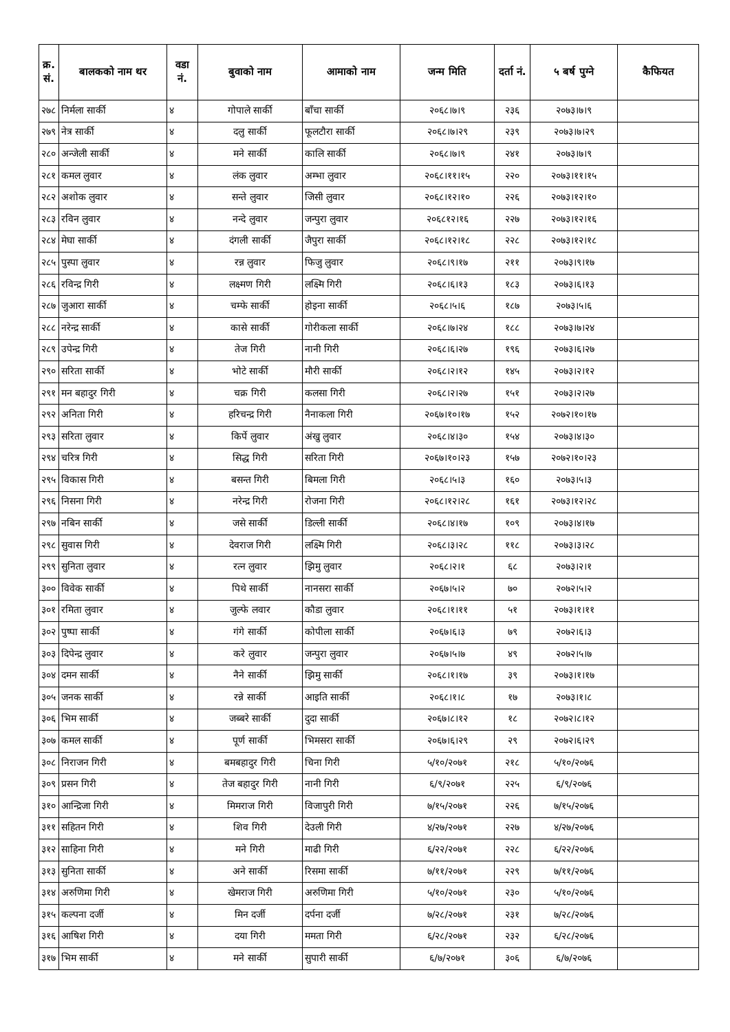| क्र. सं. | बालकको नाम थर | वडा नं. | बुवाको नाम | आमाको नाम | जन्म मिति | दर्ता नं. | ५ बर्ष पुग्ने | कैफियत |
| --- | --- | --- | --- | --- | --- | --- | --- | --- |
| २७८ | निर्मला सार्की | ४ | गोपाले सार्की | बाँचा सार्की | २०६८।७।९ | २३६ | २०७३।७।९ | |
| २७९ | नेत्र सार्की | ४ | दलु सार्की | फूलटौरा सार्की | २०६८।७।२९ | २३९ | २०७३।७।२९ | |
| २८० | अन्जेली सार्की | ४ | मने सार्की | कालि सार्की | २०६८।७।९ | २४१ | २०७३।७।९ | |
| २८१ | कमल लुवार | ४ | लंक लुवार | अम्भा लुवार | २०६८।११।१५ | २२० | २०७३।११।१५ | |
| २८२ | अशोक लुवार | ४ | सन्ते लुवार | जिसी लुवार | २०६८।१२।१० | २२६ | २०७३।१२।१० | |
| २८३ | रविन लुवार | ४ | नन्दे लुवार | जन्पुरा लुवार | २०६८१२।१६ | २२७ | २०७३।१२।१६ | |
| २८४ | मेघा सार्की | ४ | दंगली सार्की | जैपुरा सार्की | २०६८।१२।१८ | २२८ | २०७३।१२।१८ | |
| २८५ | पुस्पा लुवार | ४ | रन्न लुवार | फिजु लुवार | २०६८।९।१७ | २११ | २०७३।९।१७ | |
| २८६ | रविन्द्र गिरी | ४ | लक्ष्मण गिरी | लक्ष्मि गिरी | २०६८।६।१३ | १८३ | २०७३।६।१३ | |
| २८७ | जुआरा सार्की | ४ | चम्फे सार्की | होइना सार्की | २०६८।५।६ | १८७ | २०७३।५।६ | |
| २८८ | नरेन्द्र सार्की | ४ | कासे सार्की | गोरीकला सार्की | २०६८।७।२४ | १८८ | २०७३।७।२४ | |
| २८९ | उपेन्द्र गिरी | ४ | तेज गिरी | नानी गिरी | २०६८।६।२७ | १९६ | २०७३।६।२७ | |
| २९० | सरिता सार्की | ४ | भोटे सार्की | मौरी सार्की | २०६८।२।१२ | १४५ | २०७३।२।१२ | |
| २९१ | मन बहादुर गिरी | ४ | चक्र गिरी | कलसा गिरी | २०६८।२।२७ | १५१ | २०७३।२।२७ | |
| २९२ | अनिता गिरी | ४ | हरिचन्द्र गिरी | नैनाकला गिरी | २०६७।१०।१७ | १५२ | २०७२।१०।१७ | |
| २९३ | सरिता लुवार | ४ | किर्पे लुवार | अंखु लुवार | २०६८।४।३० | १५४ | २०७३।४।३० | |
| २९४ | चरित्र गिरी | ४ | सिद्ध गिरी | सरिता गिरी | २०६७।१०।२३ | १५७ | २०७२।१०।२३ | |
| २९५ | विकास गिरी | ४ | बसन्त गिरी | बिमला गिरी | २०६८।५।३ | १६० | २०७३।५।३ | |
| २९६ | निसना गिरी | ४ | नरेन्द्र गिरी | रोजना गिरी | २०६८।१२।२८ | १६१ | २०७३।१२।२८ | |
| २९७ | नबिन सार्की | ४ | जसे सार्की | डिल्ली सार्की | २०६८।४।१७ | १०९ | २०७३।४।१७ | |
| २९८ | सुवास गिरी | ४ | देवराज गिरी | लक्ष्मि गिरी | २०६८।३।२८ | ११८ | २०७३।३।२८ | |
| २९९ | सुनिता लुवार | ४ | रत्न लुवार | झिमु लुवार | २०६८।२।१ | ६८ | २०७३।२।१ | |
| ३०० | विवेक सार्की | ४ | पिथे सार्की | नानसरा सार्की | २०६७।५।२ | ७० | २०७२।५।२ | |
| ३०१ | रमिता लुवार | ४ | जुल्फे लवार | कौडा लुवार | २०६८।१।११ | ५१ | २०७३।१।११ | |
| ३०२ | पुष्पा सार्की | ४ | गंगे सार्की | कोपीला सार्की | २०६७।६।३ | ७९ | २०७२।६।३ | |
| ३०३ | दिपेन्द्र लुवार | ४ | करे लुवार | जन्पुरा लुवार | २०६७।५।७ | ४९ | २०७२।५।७ | |
| ३०४ | दमन सार्की | ४ | नैने सार्की | झिमु सार्की | २०६८।१।१७ | ३९ | २०७३।१।१७ | |
| ३०५ | जनक सार्की | ४ | रन्ने सार्की | आइति सार्की | २०६८।१।८ | १७ | २०७३।१।८ | |
| ३०६ | भिम सार्की | ४ | जब्बरे सार्की | दुदा सार्की | २०६७।८।१२ | १८ | २०७२।८।१२ | |
| ३०७ | कमल सार्की | ४ | पूर्ण सार्की | भिमसरा सार्की | २०६७।६।२९ | २९ | २०७२।६।२९ | |
| ३०८ | निराजन गिरी | ४ | बमबहादुर गिरी | चिना गिरी | ५/१०/२०७१ | २१८ | ५/१०/२०७६ | |
| ३०९ | प्रसन गिरी | ४ | तेज बहादुर गिरी | नानी गिरी | ६/९/२०७१ | २२५ | ६/९/२०७६ | |
| ३१० | आन्द्रिजा गिरी | ४ | मिमराज गिरी | विजापुरी गिरी | ७/१५/२०७१ | २२६ | ७/१५/२०७६ | |
| ३११ | सहितन गिरी | ४ | शिव गिरी | देउली गिरी | ४/२७/२०७१ | २२७ | ४/२७/२०७६ | |
| ३१२ | साहिना गिरी | ४ | मने गिरी | माढी गिरी | ६/२२/२०७१ | २२८ | ६/२२/२०७६ | |
| ३१३ | सुनिता सार्की | ४ | अने सार्की | रिसमा सार्की | ७/११/२०७१ | २२९ | ७/११/२०७६ | |
| ३१४ | अरुणिमा गिरी | ४ | खेमराज गिरी | अरुणिमा गिरी | ५/१०/२०७१ | २३० | ५/१०/२०७६ | |
| ३१५ | कल्पना दर्जी | ४ | मिन दर्जी | दर्पना दर्जी | ७/२८/२०७१ | २३१ | ७/२८/२०७६ | |
| ३१६ | आषिश गिरी | ४ | दया गिरी | ममता गिरी | ६/२८/२०७१ | २३२ | ६/२८/२०७६ | |
| ३१७ | भिम सार्की | ४ | मने सार्की | सुपारी सार्की | ६/७/२०७१ | ३०६ | ६/७/२०७६ | |